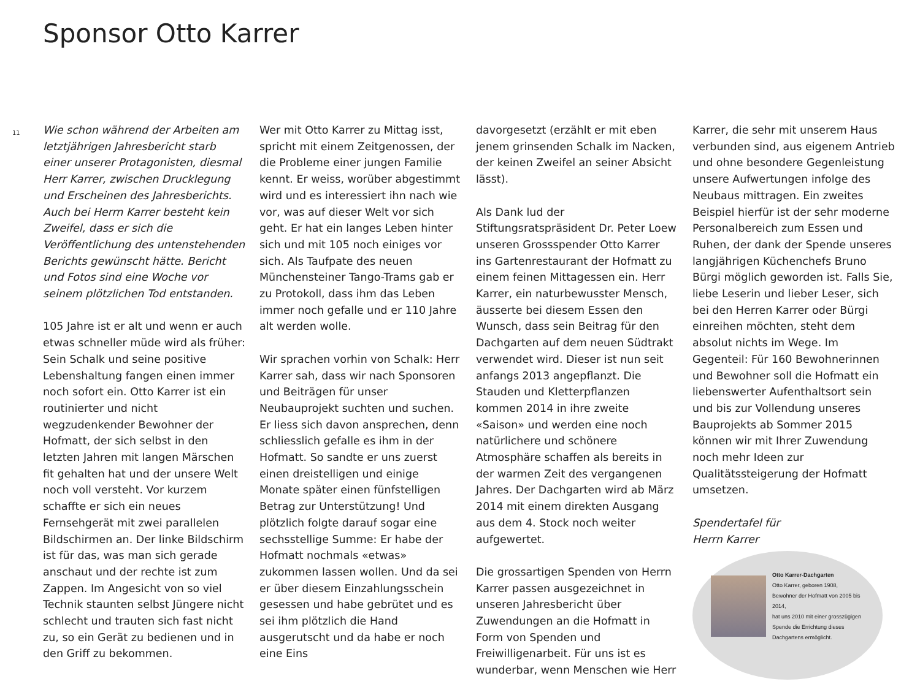Sponsor Otto Karrer
11
Wie schon während der Arbeiten am letztjährigen Jahresbericht starb einer unserer Protagonisten, diesmal Herr Karrer, zwischen Drucklegung und Erscheinen des Jahresberichts. Auch bei Herrn Karrer besteht kein Zweifel, dass er sich die Veröffentlichung des untenstehenden Berichts gewünscht hätte. Bericht und Fotos sind eine Woche vor seinem plötzlichen Tod entstanden.
105 Jahre ist er alt und wenn er auch etwas schneller müde wird als früher: Sein Schalk und seine positive Lebenshaltung fangen einen immer noch sofort ein. Otto Karrer ist ein routinierter und nicht wegzudenkender Bewohner der Hofmatt, der sich selbst in den letzten Jahren mit langen Märschen fit gehalten hat und der unsere Welt noch voll versteht. Vor kurzem schaffte er sich ein neues Fernsehgerät mit zwei parallelen Bildschirmen an. Der linke Bildschirm ist für das, was man sich gerade anschaut und der rechte ist zum Zappen. Im Angesicht von so viel Technik staunten selbst Jüngere nicht schlecht und trauten sich fast nicht zu, so ein Gerät zu bedienen und in den Griff zu bekommen.
Wer mit Otto Karrer zu Mittag isst, spricht mit einem Zeitgenossen, der die Probleme einer jungen Familie kennt. Er weiss, worüber abgestimmt wird und es interessiert ihn nach wie vor, was auf dieser Welt vor sich geht. Er hat ein langes Leben hinter sich und mit 105 noch einiges vor sich. Als Taufpate des neuen Münchensteiner Tango-Trams gab er zu Protokoll, dass ihm das Leben immer noch gefalle und er 110 Jahre alt werden wolle.
Wir sprachen vorhin von Schalk: Herr Karrer sah, dass wir nach Sponsoren und Beiträgen für unser Neubauprojekt suchten und suchen. Er liess sich davon ansprechen, denn schliesslich gefalle es ihm in der Hofmatt. So sandte er uns zuerst einen dreistelligen und einige Monate später einen fünfstelligen Betrag zur Unterstützung! Und plötzlich folgte darauf sogar eine sechsstellige Summe: Er habe der Hofmatt nochmals «etwas» zukommen lassen wollen. Und da sei er über diesem Einzahlungsschein gesessen und habe gebrütet und es sei ihm plötzlich die Hand ausgerutscht und da habe er noch eine Eins
davorgesetzt (erzählt er mit eben jenem grinsenden Schalk im Nacken, der keinen Zweifel an seiner Absicht lässt).
Als Dank lud der Stiftungsratspräsident Dr. Peter Loew unseren Grossspender Otto Karrer ins Gartenrestaurant der Hofmatt zu einem feinen Mittagessen ein. Herr Karrer, ein naturbewusster Mensch, äusserte bei diesem Essen den Wunsch, dass sein Beitrag für den Dachgarten auf dem neuen Südtrakt verwendet wird. Dieser ist nun seit anfangs 2013 angepflanzt. Die Stauden und Kletterpflanzen kommen 2014 in ihre zweite «Saison» und werden eine noch natürlichere und schönere Atmosphäre schaffen als bereits in der warmen Zeit des vergangenen Jahres. Der Dachgarten wird ab März 2014 mit einem direkten Ausgang aus dem 4. Stock noch weiter aufgewertet.
Die grossartigen Spenden von Herrn Karrer passen ausgezeichnet in unseren Jahresbericht über Zuwendungen an die Hofmatt in Form von Spenden und Freiwilligenarbeit. Für uns ist es wunderbar, wenn Menschen wie Herr
Karrer, die sehr mit unserem Haus verbunden sind, aus eigenem Antrieb und ohne besondere Gegenleistung unsere Aufwertungen infolge des Neubaus mittragen. Ein zweites Beispiel hierfür ist der sehr moderne Personalbereich zum Essen und Ruhen, der dank der Spende unseres langjährigen Küchenchefs Bruno Bürgi möglich geworden ist. Falls Sie, liebe Leserin und lieber Leser, sich bei den Herren Karrer oder Bürgi einreihen möchten, steht dem absolut nichts im Wege. Im Gegenteil: Für 160 Bewohnerinnen und Bewohner soll die Hofmatt ein liebenswerter Aufenthaltsort sein und bis zur Vollendung unseres Bauprojekts ab Sommer 2015 können wir mit Ihrer Zuwendung noch mehr Ideen zur Qualitätssteigerung der Hofmatt umsetzen.
Spendertafel für
Herrn Karrer
Otto Karrer-Dachgarten
Otto Karrer, geboren 1908,
Bewohner der Hofmatt von 2005 bis 2014,
hat uns 2010 mit einer grosszügigen Spende die Errichtung dieses Dachgartens ermöglicht.